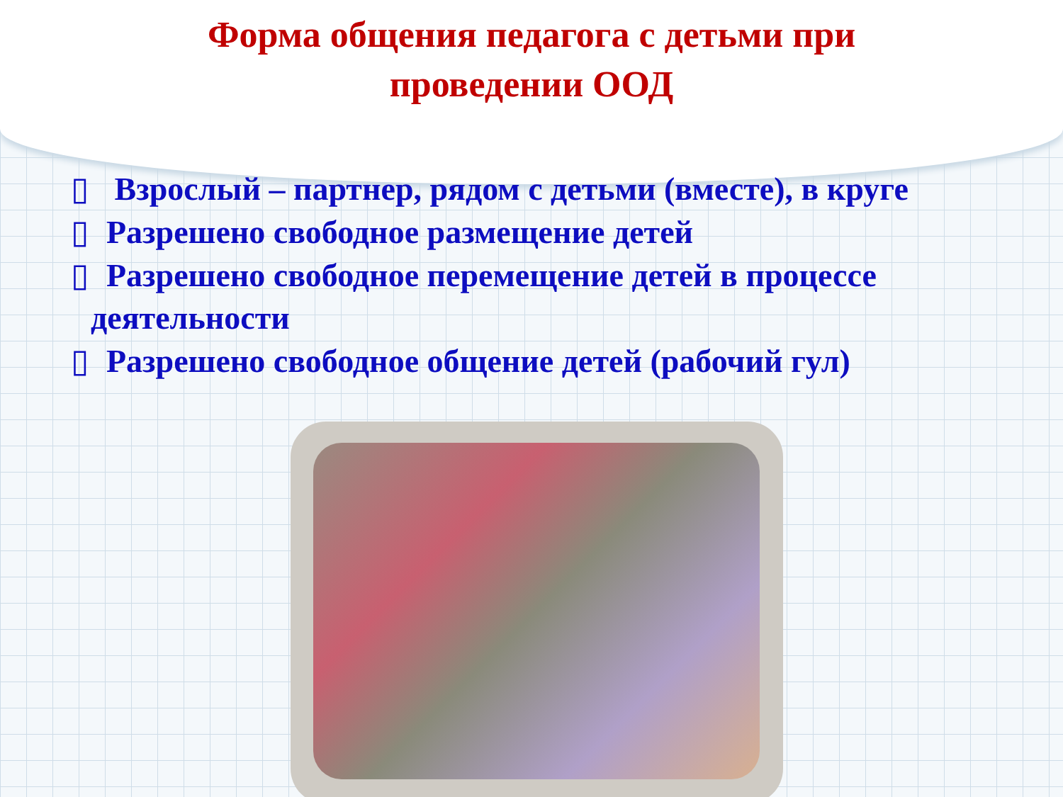Форма общения педагога с детьми при
проведении ООД
▯ Взрослый – партнер, рядом с детьми (вместе), в круге
▯ Разрешено свободное размещение детей
▯ Разрешено свободное перемещение детей в процессе
деятельности
▯ Разрешено свободное общение детей (рабочий гул)